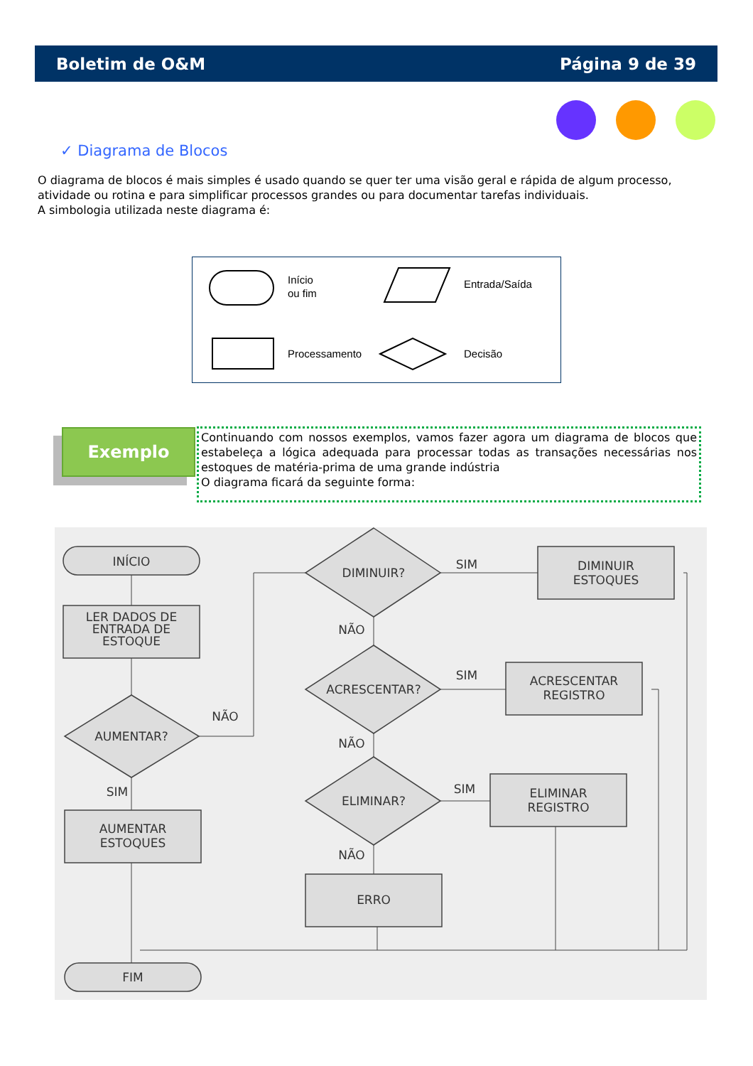Boletim de O&M Página 9 de 39
✓ Diagrama de Blocos
O diagrama de blocos é mais simples é usado quando se quer ter uma visão geral e rápida de algum processo, atividade ou rotina e para simplificar processos grandes ou para documentar tarefas individuais.
A simbologia utilizada neste diagrama é:
Início
ou fim
Entrada/Saída
Processamento
Decisão
Exemplo
Continuando com nossos exemplos, vamos fazer agora um diagrama de blocos que estabeleça a lógica adequada para processar todas as transações necessárias nos estoques de matéria-prima de uma grande indústria
O diagrama ficará da seguinte forma:
INÍCIO
LER DADOS DE
ENTRADA DE
ESTOQUE
AUMENTAR?
SIM
NÃO
AUMENTAR
ESTOQUES
FIM
DIMINUIR?
SIM
DIMINUIR
ESTOQUES
NÃO
ACRESCENTAR?
SIM
ACRESCENTAR
REGISTRO
NÃO
ELIMINAR?
SIM
ELIMINAR
REGISTRO
NÃO
ERRO